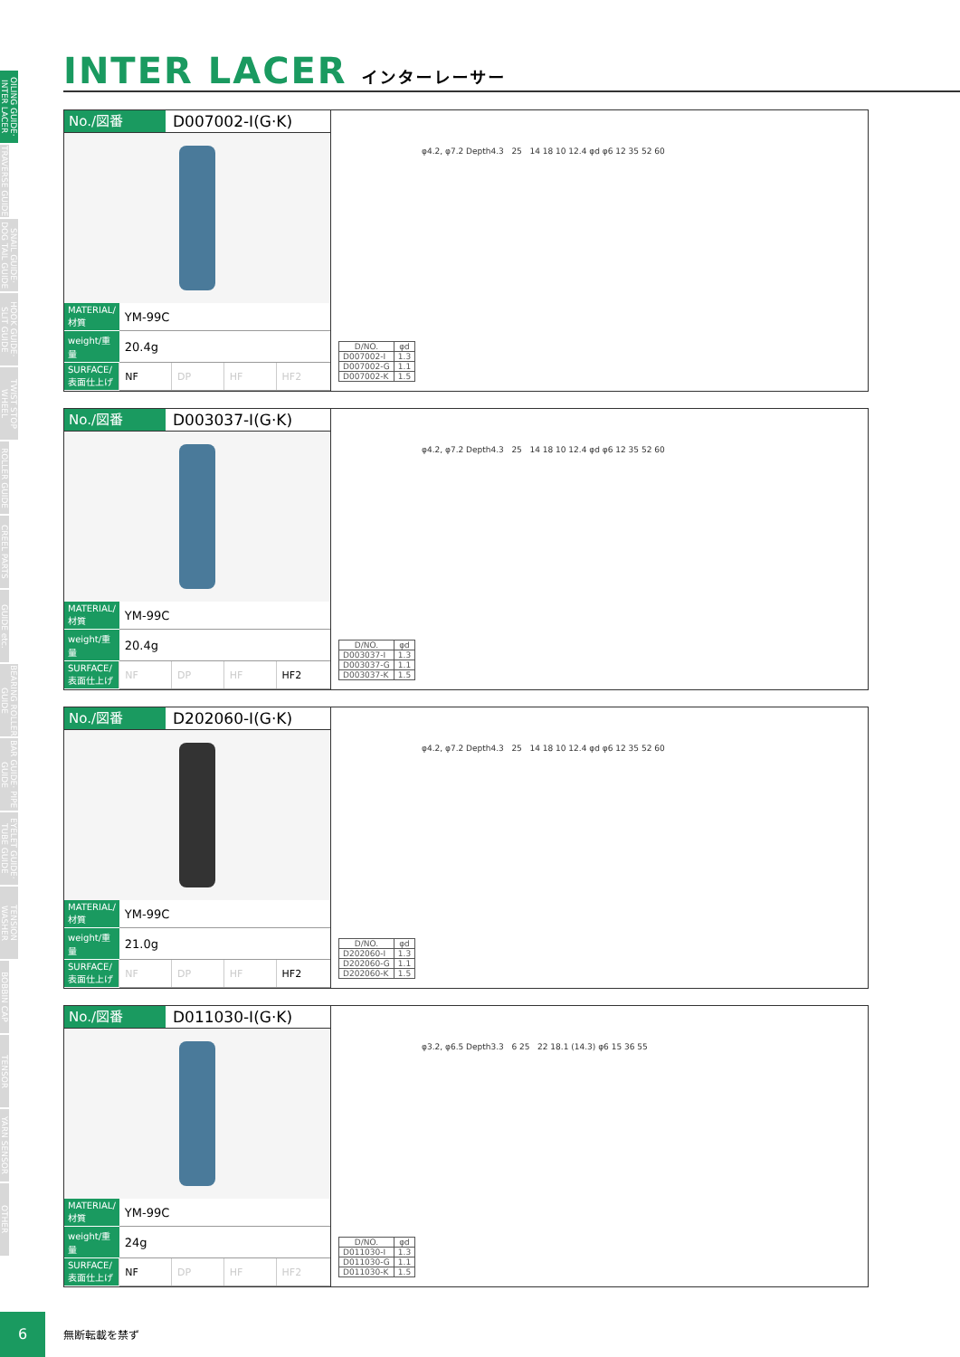INTER LACER インターレーサー
OILING GUIDE· INTER LACER
TRAVERSE GUIDE
SNAIL GUIDE· DOG TAIL GUIDE
HOOK GUIDE· SLIT GUIDE
TWIST STOP WHEEL
ROLLER GUIDE
CREEL PARTS
GUIDE etc.
BEARING ROLLER GUIDE
BAR GUIDE· PIPE GUIDE
EYELET GUIDE· TUBE GUIDE
TENSION WASHER
BOBBIN CAP
TENSOR
YARN SENSOR
OTHER
No./図番 D007002-I(G·K)
| MATERIAL/材質 | YM-99C | | | |
| weight/重量 | 20.4g | | | |
| SURFACE/表面仕上げ | NF | DP | HF | HF2 |
φ4.2, φ7.2 Depth4.3 25 14 18 10 12.4 φd φ6 12 35 52 60
| D/NO. | φd |
| --- | --- |
| D007002-I | 1.3 |
| D007002-G | 1.1 |
| D007002-K | 1.5 |
No./図番 D003037-I(G·K)
| MATERIAL/材質 | YM-99C | | | |
| weight/重量 | 20.4g | | | |
| SURFACE/表面仕上げ | NF | DP | HF | HF2 |
φ4.2, φ7.2 Depth4.3 25 14 18 10 12.4 φd φ6 12 35 52 60
| D/NO. | φd |
| --- | --- |
| D003037-I | 1.3 |
| D003037-G | 1.1 |
| D003037-K | 1.5 |
No./図番 D202060-I(G·K)
| MATERIAL/材質 | YM-99C | | | |
| weight/重量 | 21.0g | | | |
| SURFACE/表面仕上げ | NF | DP | HF | HF2 |
φ4.2, φ7.2 Depth4.3 25 14 18 10 12.4 φd φ6 12 35 52 60
| D/NO. | φd |
| --- | --- |
| D202060-I | 1.3 |
| D202060-G | 1.1 |
| D202060-K | 1.5 |
No./図番 D011030-I(G·K)
| MATERIAL/材質 | YM-99C | | | |
| weight/重量 | 24g | | | |
| SURFACE/表面仕上げ | NF | DP | HF | HF2 |
φ3.2, φ6.5 Depth3.3 6 25 22 18.1 (14.3) φ6 15 36 55
| D/NO. | φd |
| --- | --- |
| D011030-I | 1.3 |
| D011030-G | 1.1 |
| D011030-K | 1.5 |
6
無断転載を禁ず